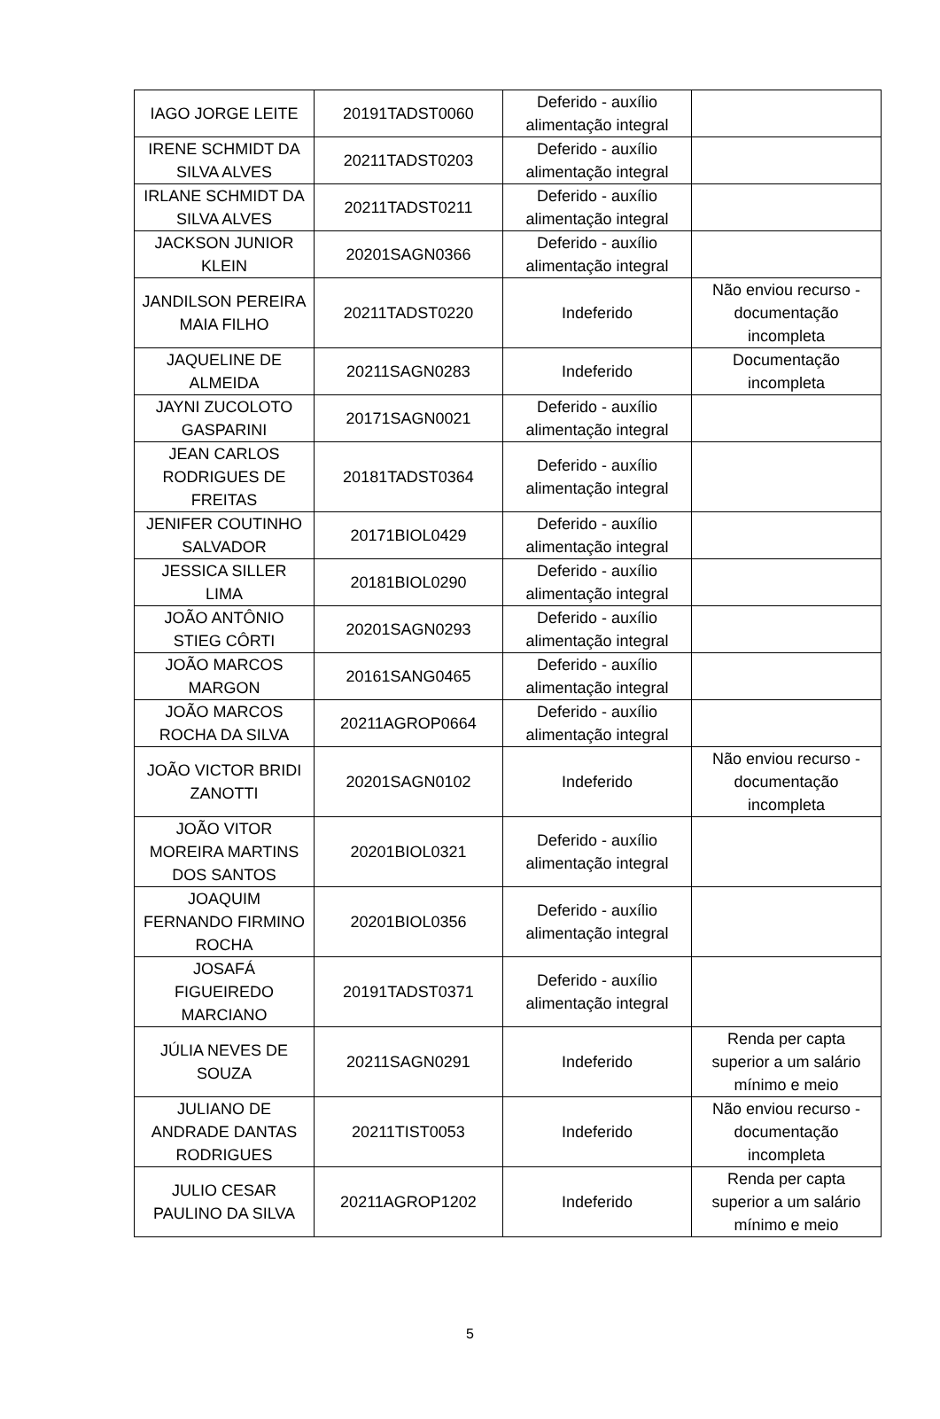| IAGO JORGE LEITE | 20191TADST0060 | Deferido - auxílio alimentação integral | |
| IRENE SCHMIDT DA SILVA ALVES | 20211TADST0203 | Deferido - auxílio alimentação integral | |
| IRLANE SCHMIDT DA SILVA ALVES | 20211TADST0211 | Deferido - auxílio alimentação integral | |
| JACKSON JUNIOR KLEIN | 20201SAGN0366 | Deferido - auxílio alimentação integral | |
| JANDILSON PEREIRA MAIA FILHO | 20211TADST0220 | Indeferido | Não enviou recurso - documentação incompleta |
| JAQUELINE DE ALMEIDA | 20211SAGN0283 | Indeferido | Documentação incompleta |
| JAYNI ZUCOLOTO GASPARINI | 20171SAGN0021 | Deferido - auxílio alimentação integral | |
| JEAN CARLOS RODRIGUES DE FREITAS | 20181TADST0364 | Deferido - auxílio alimentação integral | |
| JENIFER COUTINHO SALVADOR | 20171BIOL0429 | Deferido - auxílio alimentação integral | |
| JESSICA SILLER LIMA | 20181BIOL0290 | Deferido - auxílio alimentação integral | |
| JOÃO ANTÔNIO STIEG CÔRTI | 20201SAGN0293 | Deferido - auxílio alimentação integral | |
| JOÃO MARCOS MARGON | 20161SANG0465 | Deferido - auxílio alimentação integral | |
| JOÃO MARCOS ROCHA DA SILVA | 20211AGROP0664 | Deferido - auxílio alimentação integral | |
| JOÃO VICTOR BRIDI ZANOTTI | 20201SAGN0102 | Indeferido | Não enviou recurso - documentação incompleta |
| JOÃO VITOR MOREIRA MARTINS DOS SANTOS | 20201BIOL0321 | Deferido - auxílio alimentação integral | |
| JOAQUIM FERNANDO FIRMINO ROCHA | 20201BIOL0356 | Deferido - auxílio alimentação integral | |
| JOSAFÁ FIGUEIREDO MARCIANO | 20191TADST0371 | Deferido - auxílio alimentação integral | |
| JÚLIA NEVES DE SOUZA | 20211SAGN0291 | Indeferido | Renda per capta superior a um salário mínimo e meio |
| JULIANO DE ANDRADE DANTAS RODRIGUES | 20211TIST0053 | Indeferido | Não enviou recurso - documentação incompleta |
| JULIO CESAR PAULINO DA SILVA | 20211AGROP1202 | Indeferido | Renda per capta superior a um salário mínimo e meio |
5